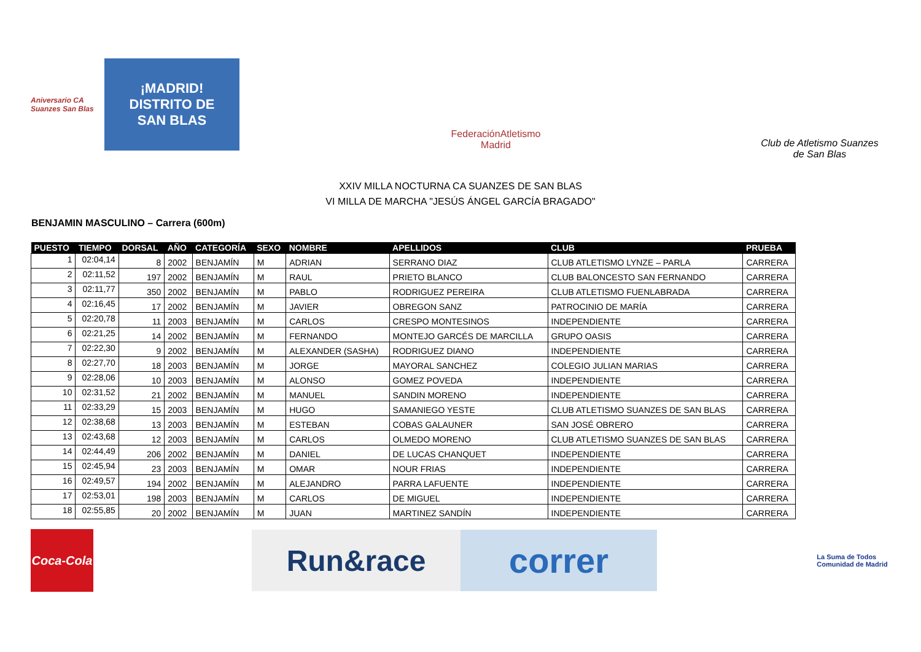Aniversario CA Suanzes San Blas
¡MADRID!
DISTRITO DE
SAN BLAS
FederaciónAtletismo
Madrid
Club de Atletismo Suanzes
de San Blas
XXIV MILLA NOCTURNA CA SUANZES DE SAN BLAS
VI MILLA DE MARCHA "JESÚS ÁNGEL GARCÍA BRAGADO"
BENJAMIN MASCULINO – Carrera (600m)
| PUESTO | TIEMPO | DORSAL | AÑO | CATEGORÍA | SEXO | NOMBRE | APELLIDOS | CLUB | PRUEBA |
| --- | --- | --- | --- | --- | --- | --- | --- | --- | --- |
| 1 | 02:04,14 | 8 | 2002 | BENJAMÍN | M | ADRIAN | SERRANO DIAZ | CLUB ATLETISMO LYNZE – PARLA | CARRERA |
| 2 | 02:11,52 | 197 | 2002 | BENJAMÍN | M | RAUL | PRIETO BLANCO | CLUB BALONCESTO SAN FERNANDO | CARRERA |
| 3 | 02:11,77 | 350 | 2002 | BENJAMÍN | M | PABLO | RODRIGUEZ PEREIRA | CLUB ATLETISMO FUENLABRADA | CARRERA |
| 4 | 02:16,45 | 17 | 2002 | BENJAMÍN | M | JAVIER | OBREGON SANZ | PATROCINIO DE MARÍA | CARRERA |
| 5 | 02:20,78 | 11 | 2003 | BENJAMÍN | M | CARLOS | CRESPO MONTESINOS | INDEPENDIENTE | CARRERA |
| 6 | 02:21,25 | 14 | 2002 | BENJAMÍN | M | FERNANDO | MONTEJO GARCÉS DE MARCILLA | GRUPO OASIS | CARRERA |
| 7 | 02:22,30 | 9 | 2002 | BENJAMÍN | M | ALEXANDER (SASHA) | RODRIGUEZ DIANO | INDEPENDIENTE | CARRERA |
| 8 | 02:27,70 | 18 | 2003 | BENJAMÍN | M | JORGE | MAYORAL SANCHEZ | COLEGIO JULIAN MARIAS | CARRERA |
| 9 | 02:28,06 | 10 | 2003 | BENJAMÍN | M | ALONSO | GOMEZ POVEDA | INDEPENDIENTE | CARRERA |
| 10 | 02:31,52 | 21 | 2002 | BENJAMÍN | M | MANUEL | SANDIN MORENO | INDEPENDIENTE | CARRERA |
| 11 | 02:33,29 | 15 | 2003 | BENJAMÍN | M | HUGO | SAMANIEGO YESTE | CLUB ATLETISMO SUANZES DE SAN BLAS | CARRERA |
| 12 | 02:38,68 | 13 | 2003 | BENJAMÍN | M | ESTEBAN | COBAS GALAUNER | SAN JOSÉ OBRERO | CARRERA |
| 13 | 02:43,68 | 12 | 2003 | BENJAMÍN | M | CARLOS | OLMEDO MORENO | CLUB ATLETISMO SUANZES DE SAN BLAS | CARRERA |
| 14 | 02:44,49 | 206 | 2002 | BENJAMÍN | M | DANIEL | DE LUCAS CHANQUET | INDEPENDIENTE | CARRERA |
| 15 | 02:45,94 | 23 | 2003 | BENJAMÍN | M | OMAR | NOUR FRIAS | INDEPENDIENTE | CARRERA |
| 16 | 02:49,57 | 194 | 2002 | BENJAMÍN | M | ALEJANDRO | PARRA LAFUENTE | INDEPENDIENTE | CARRERA |
| 17 | 02:53,01 | 198 | 2003 | BENJAMÍN | M | CARLOS | DE MIGUEL | INDEPENDIENTE | CARRERA |
| 18 | 02:55,85 | 20 | 2002 | BENJAMÍN | M | JUAN | MARTINEZ SANDÍN | INDEPENDIENTE | CARRERA |
Coca-Cola
Run&race
correr
La Suma de Todos
Comunidad de Madrid